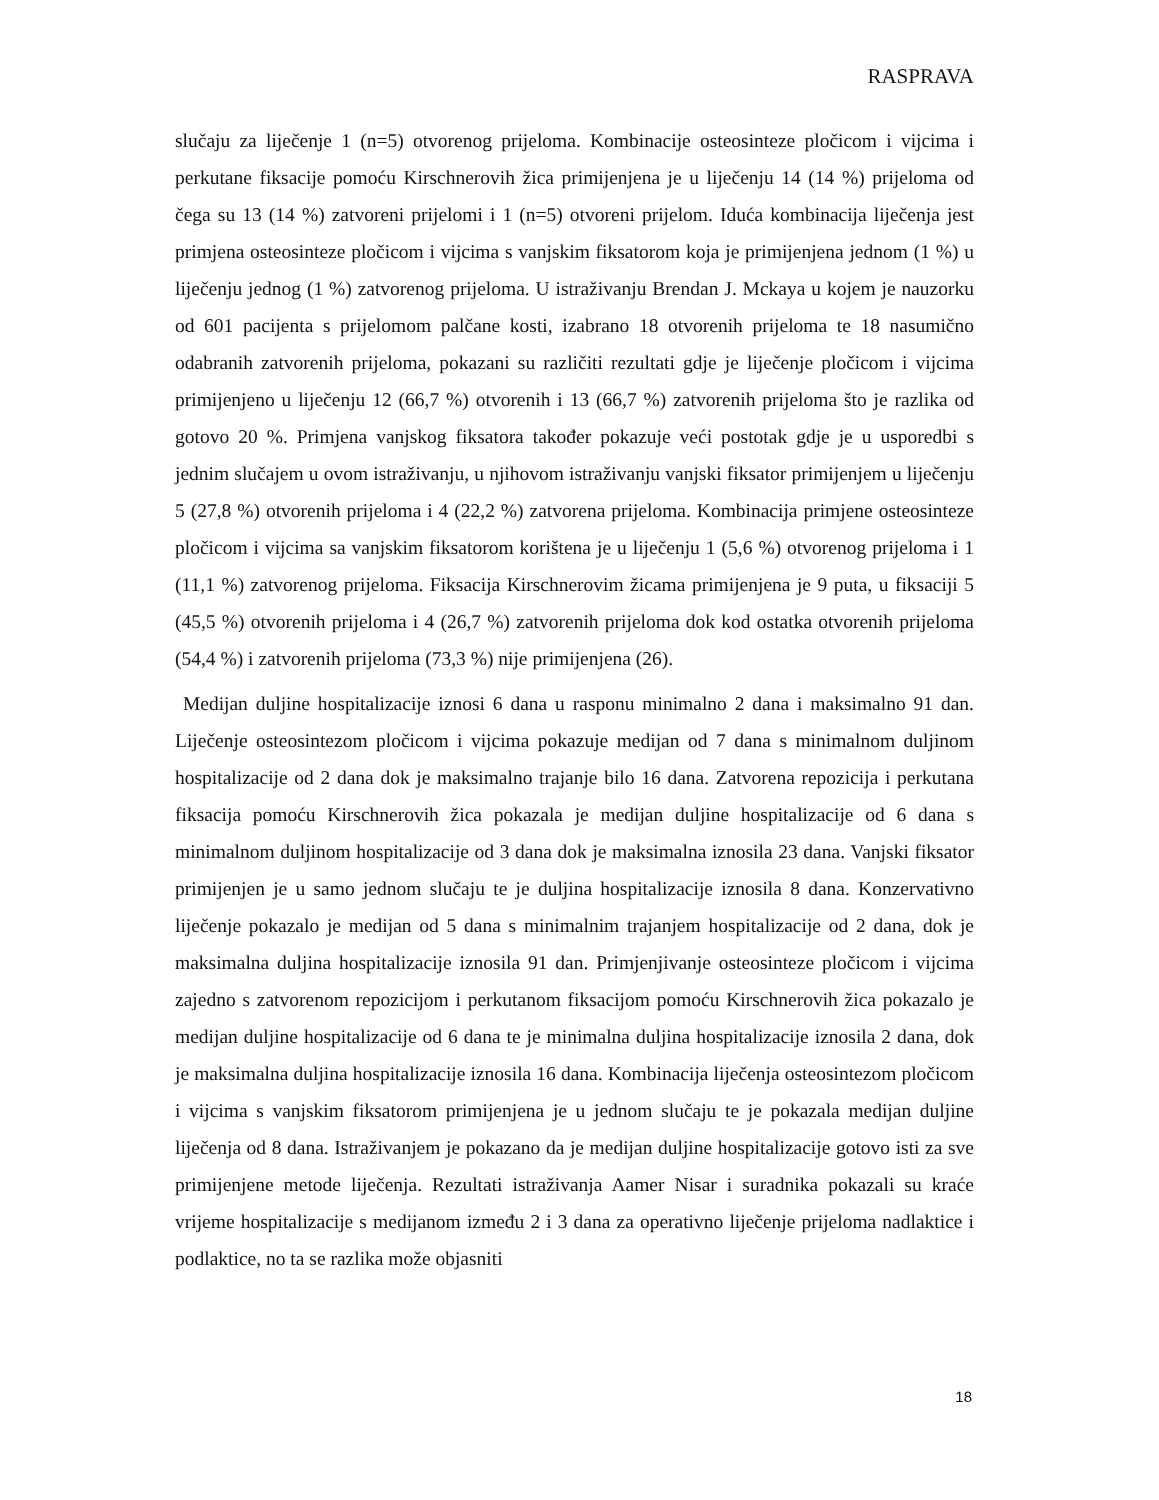RASPRAVA
slučaju za liječenje 1 (n=5) otvorenog prijeloma. Kombinacije osteosinteze pločicom i vijcima i perkutane fiksacije pomoću Kirschnerovih žica primijenjena je u liječenju 14 (14 %) prijeloma od čega su 13 (14 %) zatvoreni prijelomi i 1 (n=5) otvoreni prijelom. Iduća kombinacija liječenja jest primjena osteosinteze pločicom i vijcima s vanjskim fiksatorom koja je primijenjena jednom (1 %) u liječenju jednog (1 %) zatvorenog prijeloma. U istraživanju Brendan J. Mckaya u kojem je nauzorku od 601 pacijenta s prijelomom palčane kosti, izabrano 18 otvorenih prijeloma te 18 nasumično odabranih zatvorenih prijeloma, pokazani su različiti rezultati gdje je liječenje pločicom i vijcima primijenjeno u liječenju 12 (66,7 %) otvorenih i 13 (66,7 %) zatvorenih prijeloma što je razlika od gotovo 20 %. Primjena vanjskog fiksatora također pokazuje veći postotak gdje je u usporedbi s jednim slučajem u ovom istraživanju, u njihovom istraživanju vanjski fiksator primijenjem u liječenju 5 (27,8 %) otvorenih prijeloma i 4 (22,2 %) zatvorena prijeloma. Kombinacija primjene osteosinteze pločicom i vijcima sa vanjskim fiksatorom korištena je u liječenju 1 (5,6 %) otvorenog prijeloma i 1 (11,1 %) zatvorenog prijeloma. Fiksacija Kirschnerovim žicama primijenjena je 9 puta, u fiksaciji 5 (45,5 %) otvorenih prijeloma i 4 (26,7 %) zatvorenih prijeloma dok kod ostatka otvorenih prijeloma (54,4 %) i zatvorenih prijeloma (73,3 %) nije primijenjena (26).
Medijan duljine hospitalizacije iznosi 6 dana u rasponu minimalno 2 dana i maksimalno 91 dan. Liječenje osteosintezom pločicom i vijcima pokazuje medijan od 7 dana s minimalnom duljinom hospitalizacije od 2 dana dok je maksimalno trajanje bilo 16 dana. Zatvorena repozicija i perkutana fiksacija pomoću Kirschnerovih žica pokazala je medijan duljine hospitalizacije od 6 dana s minimalnom duljinom hospitalizacije od 3 dana dok je maksimalna iznosila 23 dana. Vanjski fiksator primijenjen je u samo jednom slučaju te je duljina hospitalizacije iznosila 8 dana. Konzervativno liječenje pokazalo je medijan od 5 dana s minimalnim trajanjem hospitalizacije od 2 dana, dok je maksimalna duljina hospitalizacije iznosila 91 dan. Primjenjivanje osteosinteze pločicom i vijcima zajedno s zatvorenom repozicijom i perkutanom fiksacijom pomoću Kirschnerovih žica pokazalo je medijan duljine hospitalizacije od 6 dana te je minimalna duljina hospitalizacije iznosila 2 dana, dok je maksimalna duljina hospitalizacije iznosila 16 dana. Kombinacija liječenja osteosintezom pločicom i vijcima s vanjskim fiksatorom primijenjena je u jednom slučaju te je pokazala medijan duljine liječenja od 8 dana. Istraživanjem je pokazano da je medijan duljine hospitalizacije gotovo isti za sve primijenjene metode liječenja. Rezultati istraživanja Aamer Nisar i suradnika pokazali su kraće vrijeme hospitalizacije s medijanom između 2 i 3 dana za operativno liječenje prijeloma nadlaktice i podlaktice, no ta se razlika može objasniti
18